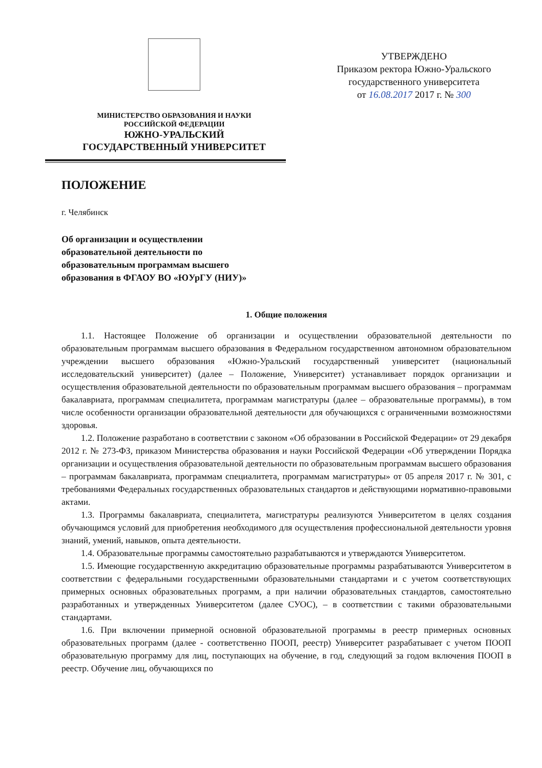МИНИСТЕРСТВО ОБРАЗОВАНИЯ И НАУКИ
РОССИЙСКОЙ ФЕДЕРАЦИИ
ЮЖНО-УРАЛЬСКИЙ
ГОСУДАРСТВЕННЫЙ УНИВЕРСИТЕТ
УТВЕРЖДЕНО
Приказом ректора Южно-Уральского
государственного университета
от 16.08.2017 2017 г. № 300
ПОЛОЖЕНИЕ
г. Челябинск
Об организации и осуществлении
образовательной деятельности по
образовательным программам высшего
образования в ФГАОУ ВО «ЮУрГУ (НИУ)»
1. Общие положения
1.1. Настоящее Положение об организации и осуществлении образовательной деятельности по образовательным программам высшего образования в Федеральном государственном автономном образовательном учреждении высшего образования «Южно-Уральский государственный университет (национальный исследовательский университет) (далее – Положение, Университет) устанавливает порядок организации и осуществления образовательной деятельности по образовательным программам высшего образования – программам бакалавриата, программам специалитета, программам магистратуры (далее – образовательные программы), в том числе особенности организации образовательной деятельности для обучающихся с ограниченными возможностями здоровья.
1.2. Положение разработано в соответствии с законом «Об образовании в Российской Федерации» от 29 декабря 2012 г. № 273-ФЗ, приказом Министерства образования и науки Российской Федерации «Об утверждении Порядка организации и осуществления образовательной деятельности по образовательным программам высшего образования – программам бакалавриата, программам специалитета, программам магистратуры» от 05 апреля 2017 г. № 301, с требованиями Федеральных государственных образовательных стандартов и действующими нормативно-правовыми актами.
1.3. Программы бакалавриата, специалитета, магистратуры реализуются Университетом в целях создания обучающимся условий для приобретения необходимого для осуществления профессиональной деятельности уровня знаний, умений, навыков, опыта деятельности.
1.4. Образовательные программы самостоятельно разрабатываются и утверждаются Университетом.
1.5. Имеющие государственную аккредитацию образовательные программы разрабатываются Университетом в соответствии с федеральными государственными образовательными стандартами и с учетом соответствующих примерных основных образовательных программ, а при наличии образовательных стандартов, самостоятельно разработанных и утвержденных Университетом (далее СУОС), – в соответствии с такими образовательными стандартами.
1.6. При включении примерной основной образовательной программы в реестр примерных основных образовательных программ (далее - соответственно ПООП, реестр) Университет разрабатывает с учетом ПООП образовательную программу для лиц, поступающих на обучение, в год, следующий за годом включения ПООП в реестр. Обучение лиц, обучающихся по